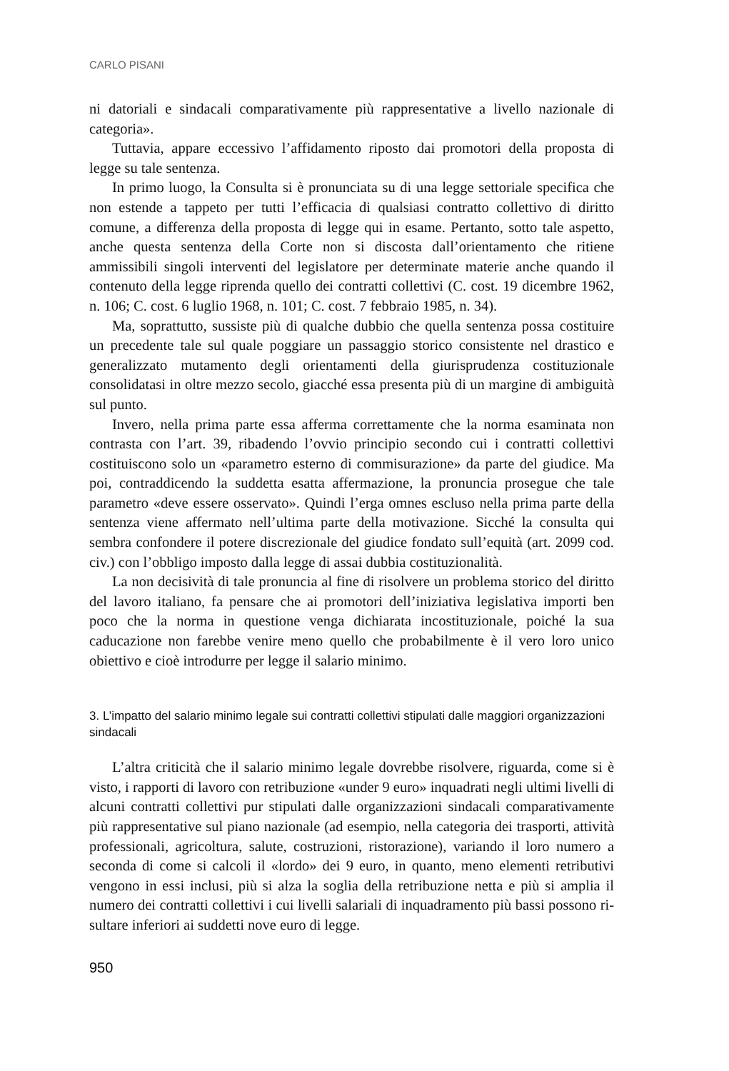CARLO PISANI
ni datoriali e sindacali comparativamente più rappresentative a livello naziona­le di categoria».
Tuttavia, appare eccessivo l’affidamento riposto dai promotori della propo­sta di legge su tale sentenza.
In primo luogo, la Consulta si è pronunciata su di una legge settoriale speci­fica che non estende a tappeto per tutti l’efficacia di qualsiasi contratto collettivo di diritto comune, a differenza della proposta di legge qui in esame. Pertanto, sotto tale aspetto, anche questa sentenza della Corte non si discosta dall’orien­tamento che ritiene ammissibili singoli interventi del legislatore per determi­nate materie anche quando il contenuto della legge riprenda quello dei contratti collettivi (C. cost. 19 dicembre 1962, n. 106; C. cost. 6 luglio 1968, n. 101; C. cost. 7 febbraio 1985, n. 34).
Ma, soprattutto, sussiste più di qualche dubbio che quella sentenza possa co­stituire un precedente tale sul quale poggiare un passaggio storico consistente nel drastico e generalizzato mutamento degli orientamenti della giurispruden­za costituzionale consolidatasi in oltre mezzo secolo, giacché essa presenta più di un margine di ambiguità sul punto.
Invero, nella prima parte essa afferma correttamente che la norma esami­nata non contrasta con l’art. 39, ribadendo l’ovvio principio secondo cui i con­tratti collettivi costituiscono solo un «parametro esterno di commisurazione» da parte del giudice. Ma poi, contraddicendo la suddetta esatta affermazione, la pronuncia prosegue che tale parametro «deve essere osservato». Quindi l’erga omnes escluso nella prima parte della sentenza viene affermato nell’ultima parte della motivazione. Sicché la consulta qui sembra confondere il potere discrezio­nale del giudice fondato sull’equità (art. 2099 cod. civ.) con l’obbligo imposto dalla legge di assai dubbia costituzionalità.
La non decisività di tale pronuncia al fine di risolvere un problema storico del diritto del lavoro italiano, fa pensare che ai promotori dell’iniziativa legislativa importi ben poco che la norma in questione venga dichiarata incostituzionale, poiché la sua caducazione non farebbe venire meno quello che probabilmente è il vero loro unico obiettivo e cioè introdurre per legge il salario minimo.
3. L’impatto del salario minimo legale sui contratti collettivi stipulati dalle maggiori organizzazioni sindacali
L’altra criticità che il salario minimo legale dovrebbe risolvere, riguarda, come si è visto, i rapporti di lavoro con retribuzione «under 9 euro» inquadra­ti negli ultimi livelli di alcuni contratti collettivi pur stipulati dalle organizza­zioni sindacali comparativamente più rappresentative sul piano nazionale (ad esempio, nella categoria dei trasporti, attività professionali, agricoltura, salute, costruzioni, ristorazione), variando il loro numero a seconda di come si calcoli il «lordo» dei 9 euro, in quanto, meno elementi retributivi vengono in essi in­clusi, più si alza la soglia della retribuzione netta e più si amplia il numero dei contratti collettivi i cui livelli salariali di inquadramento più bassi possono ri­sultare inferiori ai suddetti nove euro di legge.
950